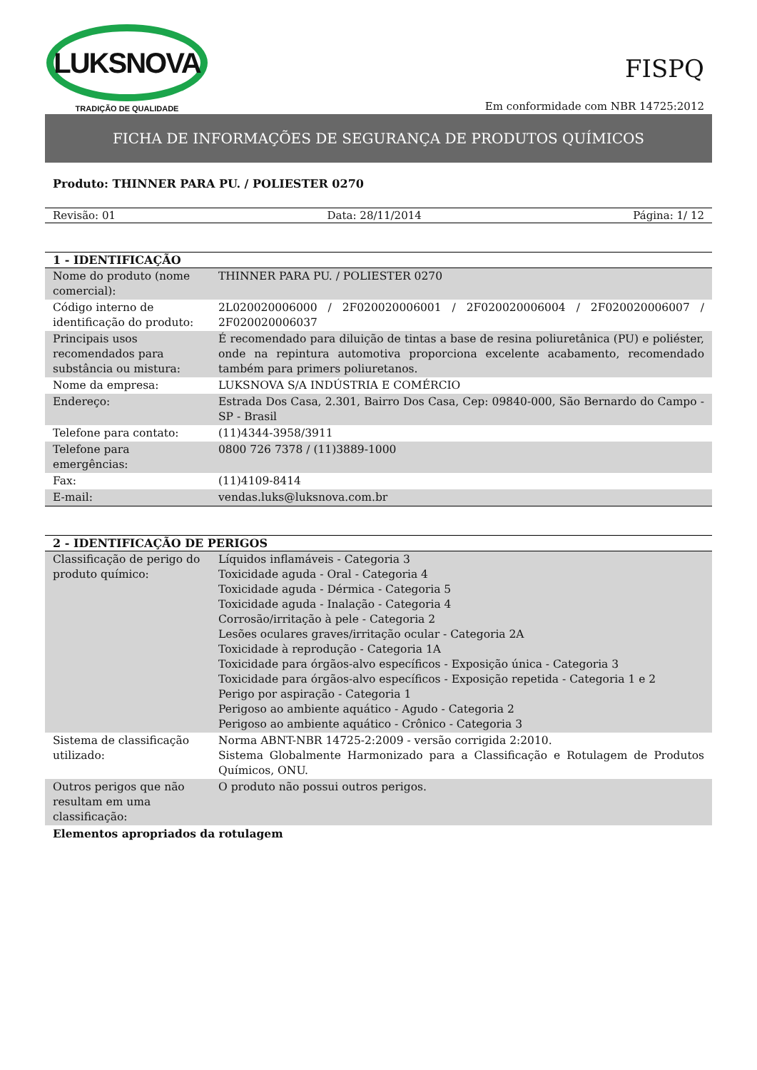LUKSNOVA
TRADIÇÃO DE QUALIDADE
FISPQ
Em conformidade com NBR 14725:2012
FICHA DE INFORMAÇÕES DE SEGURANÇA DE PRODUTOS QUÍMICOS
Produto: THINNER PARA PU. / POLIESTER 0270
Revisão: 01 Data: 28/11/2014 Página: 1/ 12
| 1 - IDENTIFICAÇÃO | |
| --- | --- |
| Nome do produto (nome comercial): | THINNER PARA PU. / POLIESTER 0270 |
| Código interno de identificação do produto: | 2L020020006000 / 2F020020006001 / 2F020020006004 / 2F020020006007 / 2F020020006037 |
| Principais usos recomendados para substância ou mistura: | É recomendado para diluição de tintas a base de resina poliuretânica (PU) e poliéster, onde na repintura automotiva proporciona excelente acabamento, recomendado também para primers poliuretanos. |
| Nome da empresa: | LUKSNOVA S/A INDÚSTRIA E COMÉRCIO |
| Endereço: | Estrada Dos Casa, 2.301, Bairro Dos Casa, Cep: 09840-000, São Bernardo do Campo - SP - Brasil |
| Telefone para contato: | (11)4344-3958/3911 |
| Telefone para emergências: | 0800 726 7378 / (11)3889-1000 |
| Fax: | (11)4109-8414 |
| E-mail: | vendas.luks@luksnova.com.br |
| 2 - IDENTIFICAÇÃO DE PERIGOS | |
| --- | --- |
| Classificação de perigo do produto químico: | Líquidos inflamáveis - Categoria 3 Toxicidade aguda - Oral - Categoria 4 Toxicidade aguda - Dérmica - Categoria 5 Toxicidade aguda - Inalação - Categoria 4 Corrosão/irritação à pele - Categoria 2 Lesões oculares graves/irritação ocular - Categoria 2A Toxicidade à reprodução - Categoria 1A Toxicidade para órgãos-alvo específicos - Exposição única - Categoria 3 Toxicidade para órgãos-alvo específicos - Exposição repetida - Categoria 1 e 2 Perigo por aspiração - Categoria 1 Perigoso ao ambiente aquático - Agudo - Categoria 2 Perigoso ao ambiente aquático - Crônico - Categoria 3 |
| Sistema de classificação utilizado: | Norma ABNT-NBR 14725-2:2009 - versão corrigida 2:2010. Sistema Globalmente Harmonizado para a Classificação e Rotulagem de Produtos Químicos, ONU. |
| Outros perigos que não resultam em uma classificação: | O produto não possui outros perigos. |
| Elementos apropriados da rotulagem | |